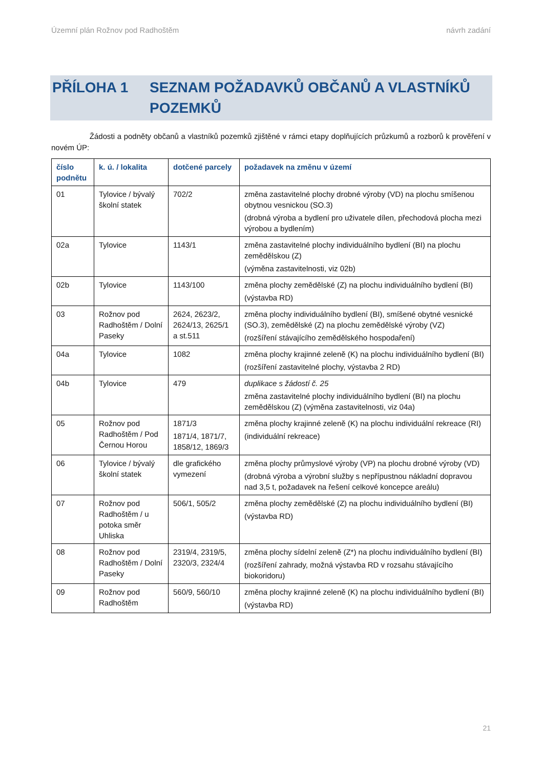Územní plán Rožnov pod Radhoštěm návrh zadání
PŘÍLOHA 1 SEZNAM POŽADAVKŮ OBČANŮ A VLASTNÍKŮ POZEMKŮ
Žádosti a podněty občanů a vlastníků pozemků zjištěné v rámci etapy doplňujících průzkumů a rozborů k prověření v novém ÚP:
| číslo podnětu | k. ú. / lokalita | dotčené parcely | požadavek na změnu v území |
| --- | --- | --- | --- |
| 01 | Tylovice / bývalý školní statek | 702/2 | změna zastavitelné plochy drobné výroby (VD) na plochu smíšenou obytnou vesnickou (SO.3) (drobná výroba a bydlení pro uživatele dílen, přechodová plocha mezi výrobou a bydlením) |
| 02a | Tylovice | 1143/1 | změna zastavitelné plochy individuálního bydlení (BI) na plochu zemědělskou (Z) (výměna zastavitelnosti, viz 02b) |
| 02b | Tylovice | 1143/100 | změna plochy zemědělské (Z) na plochu individuálního bydlení (BI) (výstavba RD) |
| 03 | Rožnov pod Radhoštěm / Dolní Paseky | 2624, 2623/2, 2624/13, 2625/1 a st.511 | změna plochy individuálního bydlení (BI), smíšené obytné vesnické (SO.3), zemědělské (Z) na plochu zemědělské výroby (VZ) (rozšíření stávajícího zemědělského hospodaření) |
| 04a | Tylovice | 1082 | změna plochy krajinné zeleně (K) na plochu individuálního bydlení (BI) (rozšíření zastavitelné plochy, výstavba 2 RD) |
| 04b | Tylovice | 479 | duplikace s žádostí č. 25 změna zastavitelné plochy individuálního bydlení (BI) na plochu zemědělskou (Z) (výměna zastavitelnosti, viz 04a) |
| 05 | Rožnov pod Radhoštěm / Pod Černou Horou | 1871/3 1871/4, 1871/7, 1858/12, 1869/3 | změna plochy krajinné zeleně (K) na plochu individuální rekreace (RI) (individuální rekreace) |
| 06 | Tylovice / bývalý školní statek | dle grafického vymezení | změna plochy průmyslové výroby (VP) na plochu drobné výroby (VD) (drobná výroba a výrobní služby s nepřípustnou nákladní dopravou nad 3,5 t, požadavek na řešení celkové koncepce areálu) |
| 07 | Rožnov pod Radhoštěm / u potoka směr Uhliska | 506/1, 505/2 | změna plochy zemědělské (Z) na plochu individuálního bydlení (BI) (výstavba RD) |
| 08 | Rožnov pod Radhoštěm / Dolní Paseky | 2319/4, 2319/5, 2320/3, 2324/4 | změna plochy sídelní zeleně (Z*) na plochu individuálního bydlení (BI) (rozšíření zahrady, možná výstavba RD v rozsahu stávajícího biokoridoru) |
| 09 | Rožnov pod Radhoštěm | 560/9, 560/10 | změna plochy krajinné zeleně (K) na plochu individuálního bydlení (BI) (výstavba RD) |
21